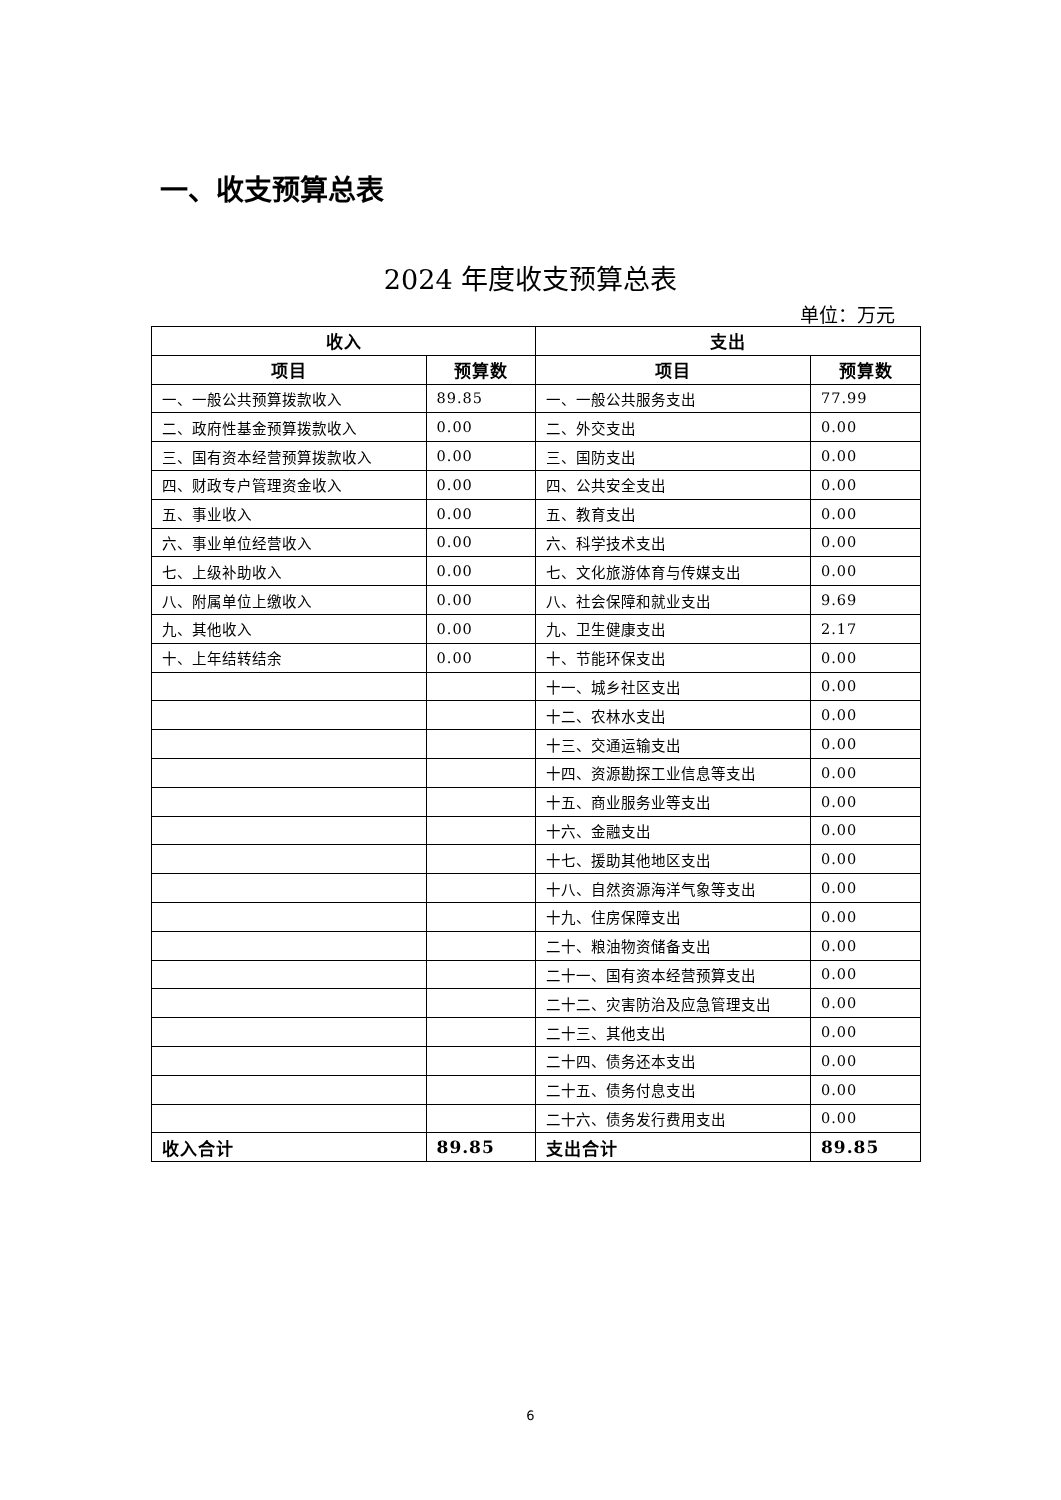一、收支预算总表
2024 年度收支预算总表
单位：万元
| 收入 | | 支出 | |
| --- | --- | --- | --- |
| 项目 | 预算数 | 项目 | 预算数 |
| 一、一般公共预算拨款收入 | 89.85 | 一、一般公共服务支出 | 77.99 |
| 二、政府性基金预算拨款收入 | 0.00 | 二、外交支出 | 0.00 |
| 三、国有资本经营预算拨款收入 | 0.00 | 三、国防支出 | 0.00 |
| 四、财政专户管理资金收入 | 0.00 | 四、公共安全支出 | 0.00 |
| 五、事业收入 | 0.00 | 五、教育支出 | 0.00 |
| 六、事业单位经营收入 | 0.00 | 六、科学技术支出 | 0.00 |
| 七、上级补助收入 | 0.00 | 七、文化旅游体育与传媒支出 | 0.00 |
| 八、附属单位上缴收入 | 0.00 | 八、社会保障和就业支出 | 9.69 |
| 九、其他收入 | 0.00 | 九、卫生健康支出 | 2.17 |
| 十、上年结转结余 | 0.00 | 十、节能环保支出 | 0.00 |
| | | 十一、城乡社区支出 | 0.00 |
| | | 十二、农林水支出 | 0.00 |
| | | 十三、交通运输支出 | 0.00 |
| | | 十四、资源勘探工业信息等支出 | 0.00 |
| | | 十五、商业服务业等支出 | 0.00 |
| | | 十六、金融支出 | 0.00 |
| | | 十七、援助其他地区支出 | 0.00 |
| | | 十八、自然资源海洋气象等支出 | 0.00 |
| | | 十九、住房保障支出 | 0.00 |
| | | 二十、粮油物资储备支出 | 0.00 |
| | | 二十一、国有资本经营预算支出 | 0.00 |
| | | 二十二、灾害防治及应急管理支出 | 0.00 |
| | | 二十三、其他支出 | 0.00 |
| | | 二十四、债务还本支出 | 0.00 |
| | | 二十五、债务付息支出 | 0.00 |
| | | 二十六、债务发行费用支出 | 0.00 |
| 收入合计 | 89.85 | 支出合计 | 89.85 |
6